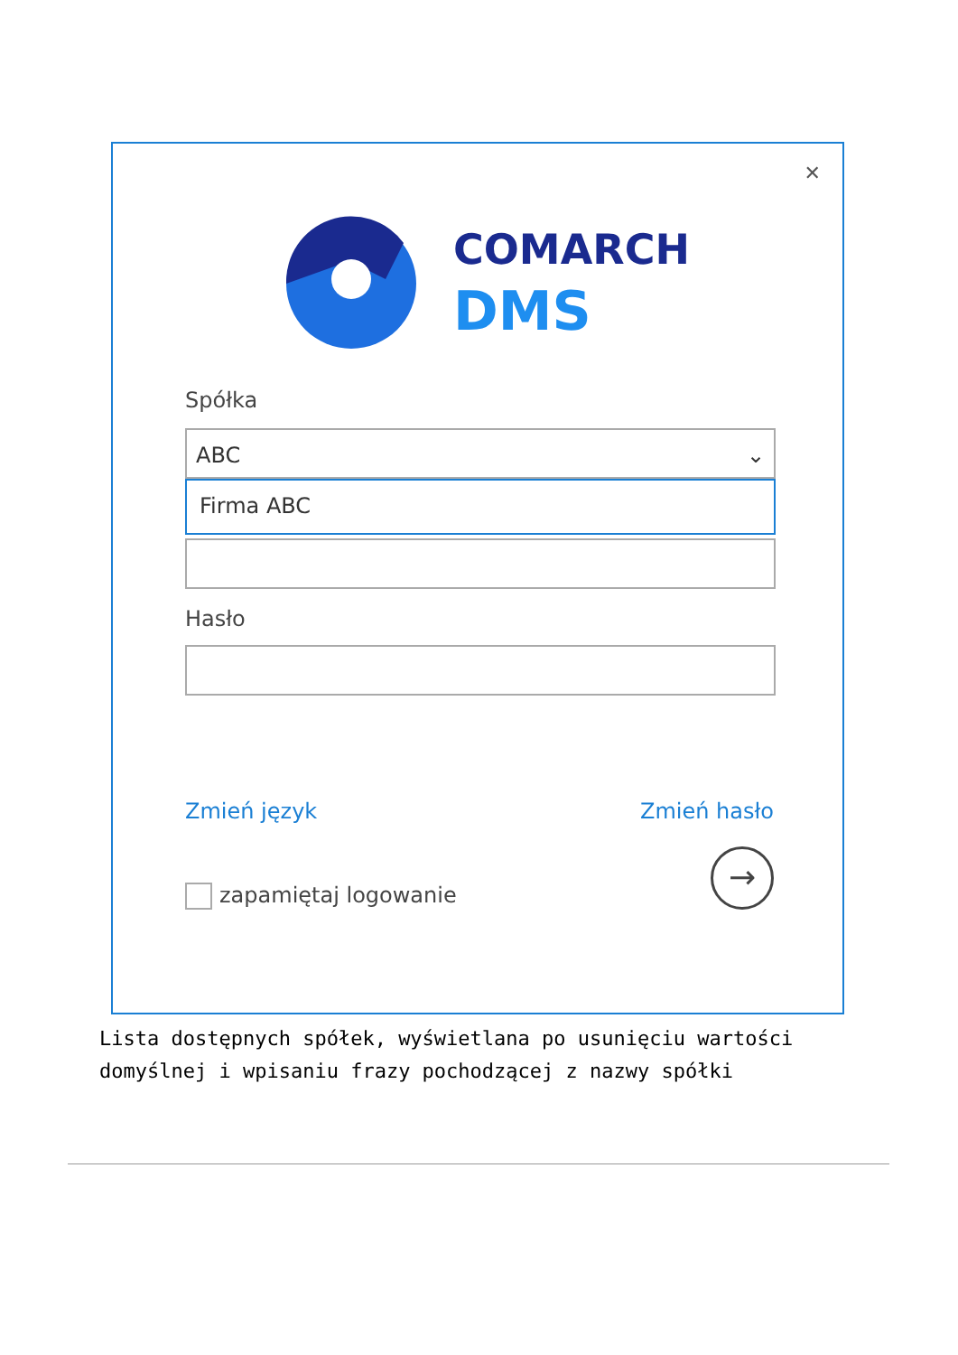✕
COMARCH
DMS
Spółka
ABC ⌄
Firma ABC
Hasło
Zmień język Zmień hasło
zapamiętaj logowanie
→
Lista dostępnych spółek, wyświetlana po usunięciu wartości domyślnej i wpisaniu frazy pochodzącej z nazwy spółki